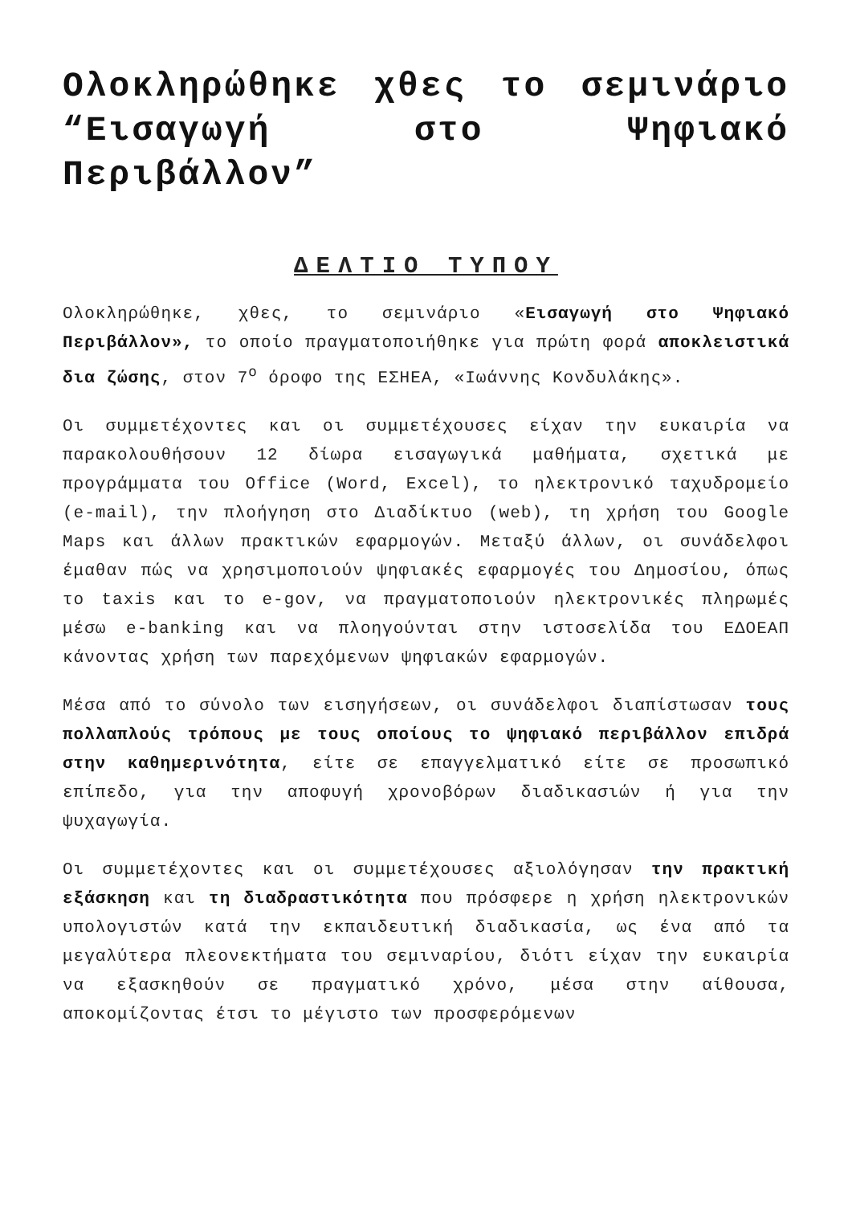Ολοκληρώθηκε χθες το σεμινάριο “Εισαγωγή στο Ψηφιακό Περιβάλλον”
ΔΕΛΤΙΟ ΤΥΠΟΥ
Ολοκληρώθηκε, χθες, το σεμινάριο «Εισαγωγή στο Ψηφιακό Περιβάλλον», το οποίο πραγματοποιήθηκε για πρώτη φορά αποκλειστικά δια ζώσης, στον 7<sup>ο</sup> όροφο της ΕΣΗΕΑ, «Ιωάννης Κονδυλάκης».
Οι συμμετέχοντες και οι συμμετέχουσες είχαν την ευκαιρία να παρακολουθήσουν 12 δίωρα εισαγωγικά μαθήματα, σχετικά με προγράμματα του Office (Word, Excel), το ηλεκτρονικό ταχυδρομείο (e-mail), την πλοήγηση στο Διαδίκτυο (web), τη χρήση του Google Maps και άλλων πρακτικών εφαρμογών. Μεταξύ άλλων, οι συνάδελφοι έμαθαν πώς να χρησιμοποιούν ψηφιακές εφαρμογές του Δημοσίου, όπως το taxis και το e-gov, να πραγματοποιούν ηλεκτρονικές πληρωμές μέσω e-banking και να πλοηγούνται στην ιστοσελίδα του ΕΔΟΕΑΠ κάνοντας χρήση των παρεχόμενων ψηφιακών εφαρμογών.
Μέσα από το σύνολο των εισηγήσεων, οι συνάδελφοι διαπίστωσαν τους πολλαπλούς τρόπους με τους οποίους το ψηφιακό περιβάλλον επιδρά στην καθημερινότητα, είτε σε επαγγελματικό είτε σε προσωπικό επίπεδο, για την αποφυγή χρονοβόρων διαδικασιών ή για την ψυχαγωγία.
Οι συμμετέχοντες και οι συμμετέχουσες αξιολόγησαν την πρακτική εξάσκηση και τη διαδραστικότητα που πρόσφερε η χρήση ηλεκτρονικών υπολογιστών κατά την εκπαιδευτική διαδικασία, ως ένα από τα μεγαλύτερα πλεονεκτήματα του σεμιναρίου, διότι είχαν την ευκαιρία να εξασκηθούν σε πραγματικό χρόνο, μέσα στην αίθουσα, αποκομίζοντας έτσι το μέγιστο των προσφερόμενων